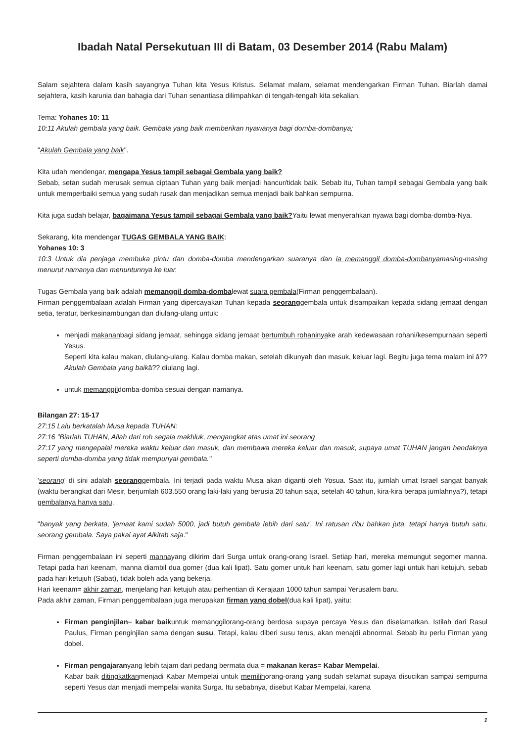Ibadah Natal Persekutuan III di Batam, 03 Desember 2014 (Rabu Malam)
Salam sejahtera dalam kasih sayangnya Tuhan kita Yesus Kristus. Selamat malam, selamat mendengarkan Firman Tuhan. Biarlah damai sejahtera, kasih karunia dan bahagia dari Tuhan senantiasa dilimpahkan di tengah-tengah kita sekalian.
Tema: Yohanes 10: 11
10:11 Akulah gembala yang baik. Gembala yang baik memberikan nyawanya bagi domba-dombanya;
"Akulah Gembala yang baik".
Kita udah mendengar, mengapa Yesus tampil sebagai Gembala yang baik?
Sebab, setan sudah merusak semua ciptaan Tuhan yang baik menjadi hancur/tidak baik. Sebab itu, Tuhan tampil sebagai Gembala yang baik untuk memperbaiki semua yang sudah rusak dan menjadikan semua menjadi baik bahkan sempurna.
Kita juga sudah belajar, bagaimana Yesus tampil sebagai Gembala yang baik?Yaitu lewat menyerahkan nyawa bagi domba-domba-Nya.
Sekarang, kita mendengar TUGAS GEMBALA YANG BAIK:
Yohanes 10: 3
10:3 Untuk dia penjaga membuka pintu dan domba-domba mendengarkan suaranya dan ia memanggil domba-dombanyamasing-masing menurut namanya dan menuntunnya ke luar.
Tugas Gembala yang baik adalah memanggil domba-dombalewat suara gembala(Firman penggembalaan).
Firman penggembalaan adalah Firman yang dipercayakan Tuhan kepada seoranggembala untuk disampaikan kepada sidang jemaat dengan setia, teratur, berkesinambungan dan diulang-ulang untuk:
menjadi makananbagi sidang jemaat, sehingga sidang jemaat bertumbuh rohaninyake arah kedewasaan rohani/kesempurnaan seperti Yesus.
Seperti kita kalau makan, diulang-ulang. Kalau domba makan, setelah dikunyah dan masuk, keluar lagi. Begitu juga tema malam ini â??Akulah Gembala yang baikâ?? diulang lagi.
untuk memanggildomba-domba sesuai dengan namanya.
Bilangan 27: 15-17
27:15 Lalu berkatalah Musa kepada TUHAN:
27:16 "Biarlah TUHAN, Allah dari roh segala makhluk, mengangkat atas umat ini seorang
27:17 yang mengepalai mereka waktu keluar dan masuk, dan membawa mereka keluar dan masuk, supaya umat TUHAN jangan hendaknya seperti domba-domba yang tidak mempunyai gembala."
'seorang' di sini adalah seoranggembala. Ini terjadi pada waktu Musa akan diganti oleh Yosua. Saat itu, jumlah umat Israel sangat banyak (waktu berangkat dari Mesir, berjumlah 603.550 orang laki-laki yang berusia 20 tahun saja, setelah 40 tahun, kira-kira berapa jumlahnya?), tetapi gembalanya hanya satu.
"banyak yang berkata, 'jemaat kami sudah 5000, jadi butuh gembala lebih dari satu'. Ini ratusan ribu bahkan juta, tetapi hanya butuh satu, seorang gembala. Saya pakai ayat Alkitab saja."
Firman penggembalaan ini seperti mannayang dikirim dari Surga untuk orang-orang Israel. Setiap hari, mereka memungut segomer manna. Tetapi pada hari keenam, manna diambil dua gomer (dua kali lipat). Satu gomer untuk hari keenam, satu gomer lagi untuk hari ketujuh, sebab pada hari ketujuh (Sabat), tidak boleh ada yang bekerja.
Hari keenam= akhir zaman, menjelang hari ketujuh atau perhentian di Kerajaan 1000 tahun sampai Yerusalem baru.
Pada akhir zaman, Firman penggembalaan juga merupakan firman yang dobel(dua kali lipat), yaitu:
Firman penginjilan= kabar baikuntuk memanggilorang-orang berdosa supaya percaya Yesus dan diselamatkan. Istilah dari Rasul Paulus, Firman penginjilan sama dengan susu. Tetapi, kalau diberi susu terus, akan menajdi abnormal. Sebab itu perlu Firman yang dobel.
Firman pengajaranyang lebih tajam dari pedang bermata dua = makanan keras= Kabar Mempelai.
Kabar baik ditingkatkanmenjadi Kabar Mempelai untuk memilihorang-orang yang sudah selamat supaya disucikan sampai sempurna seperti Yesus dan menjadi mempelai wanita Surga. Itu sebabnya, disebut Kabar Mempelai, karena
1